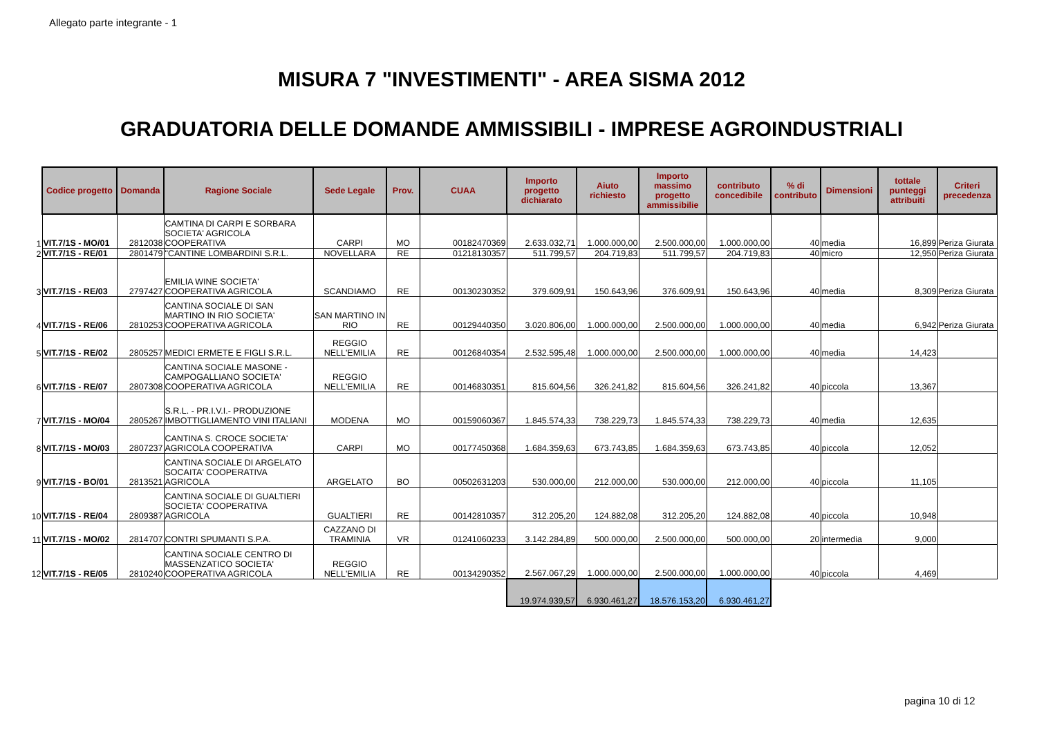Allegato parte integrante - 1
MISURA 7 "INVESTIMENTI" - AREA SISMA 2012
GRADUATORIA DELLE DOMANDE AMMISSIBILI - IMPRESE AGROINDUSTRIALI
| | Codice progetto | Domanda | Ragione Sociale | Sede Legale | Prov. | CUAA | Importo progetto dichiarato | Aiuto richiesto | Importo massimo progetto ammissibilie | contributo concedibile | % di contributo | Dimensioni | tottale punteggi attribuiti | Criteri precedenza |
| 1 | VIT.7/1S - MO/01 | 2812038 | CAMTINA DI CARPI E SORBARA SOCIETA' AGRICOLA COOPERATIVA | CARPI | MO | 00182470369 | 2.633.032,71 | 1.000.000,00 | 2.500.000,00 | 1.000.000,00 | 40 | media | 16,899 | Periza Giurata |
| 2 | VIT.7/1S - RE/01 | 2801479 | "CANTINE LOMBARDINI S.R.L. | NOVELLARA | RE | 01218130357 | 511.799,57 | 204.719,83 | 511.799,57 | 204.719,83 | 40 | micro | 12,950 | Periza Giurata |
| 3 | VIT.7/1S - RE/03 | 2797427 | EMILIA WINE SOCIETA' COOPERATIVA AGRICOLA | SCANDIAMO | RE | 00130230352 | 379.609,91 | 150.643,96 | 376.609,91 | 150.643,96 | 40 | media | 8,309 | Periza Giurata |
| 4 | VIT.7/1S - RE/06 | 2810253 | CANTINA SOCIALE DI SAN MARTINO IN RIO SOCIETA' COOPERATIVA AGRICOLA | SAN MARTINO IN RIO | RE | 00129440350 | 3.020.806,00 | 1.000.000,00 | 2.500.000,00 | 1.000.000,00 | 40 | media | 6,942 | Periza Giurata |
| 5 | VIT.7/1S - RE/02 | 2805257 | MEDICI ERMETE E FIGLI S.R.L. | REGGIO NELL'EMILIA | RE | 00126840354 | 2.532.595,48 | 1.000.000,00 | 2.500.000,00 | 1.000.000,00 | 40 | media | 14,423 | |
| 6 | VIT.7/1S - RE/07 | 2807308 | CANTINA SOCIALE MASONE - CAMPOGALLIANO SOCIETA' COOPERATIVA AGRICOLA | REGGIO NELL'EMILIA | RE | 00146830351 | 815.604,56 | 326.241,82 | 815.604,56 | 326.241,82 | 40 | piccola | 13,367 | |
| 7 | VIT.7/1S - MO/04 | 2805267 | S.R.L. - PR.I.V.I.- PRODUZIONE IMBOTTIGLIAMENTO VINI ITALIANI | MODENA | MO | 00159060367 | 1.845.574,33 | 738.229,73 | 1.845.574,33 | 738.229,73 | 40 | media | 12,635 | |
| 8 | VIT.7/1S - MO/03 | 2807237 | CANTINA S. CROCE SOCIETA' AGRICOLA COOPERATIVA | CARPI | MO | 00177450368 | 1.684.359,63 | 673.743,85 | 1.684.359,63 | 673.743,85 | 40 | piccola | 12,052 | |
| 9 | VIT.7/1S - BO/01 | 2813521 | CANTINA SOCIALE DI ARGELATO SOCAITA' COOPERATIVA AGRICOLA | ARGELATO | BO | 00502631203 | 530.000,00 | 212.000,00 | 530.000,00 | 212.000,00 | 40 | piccola | 11,105 | |
| 10 | VIT.7/1S - RE/04 | 2809387 | CANTINA SOCIALE DI GUALTIERI SOCIETA' COOPERATIVA AGRICOLA | GUALTIERI | RE | 00142810357 | 312.205,20 | 124.882,08 | 312.205,20 | 124.882,08 | 40 | piccola | 10,948 | |
| 11 | VIT.7/1S - MO/02 | 2814707 | CONTRI SPUMANTI S.P.A. | CAZZANO DI TRAMINIA | VR | 01241060233 | 3.142.284,89 | 500.000,00 | 2.500.000,00 | 500.000,00 | 20 | intermedia | 9,000 | |
| 12 | VIT.7/1S - RE/05 | 2810240 | CANTINA SOCIALE CENTRO DI MASSENZATICO SOCIETA' COOPERATIVA AGRICOLA | REGGIO NELL'EMILIA | RE | 00134290352 | 2.567.067,29 | 1.000.000,00 | 2.500.000,00 | 1.000.000,00 | 40 | piccola | 4,469 | |
| | | | | | | | 19.974.939,57 | 6.930.461,27 | 18.576.153,20 | 6.930.461,27 | | | | |
pagina 10 di 12